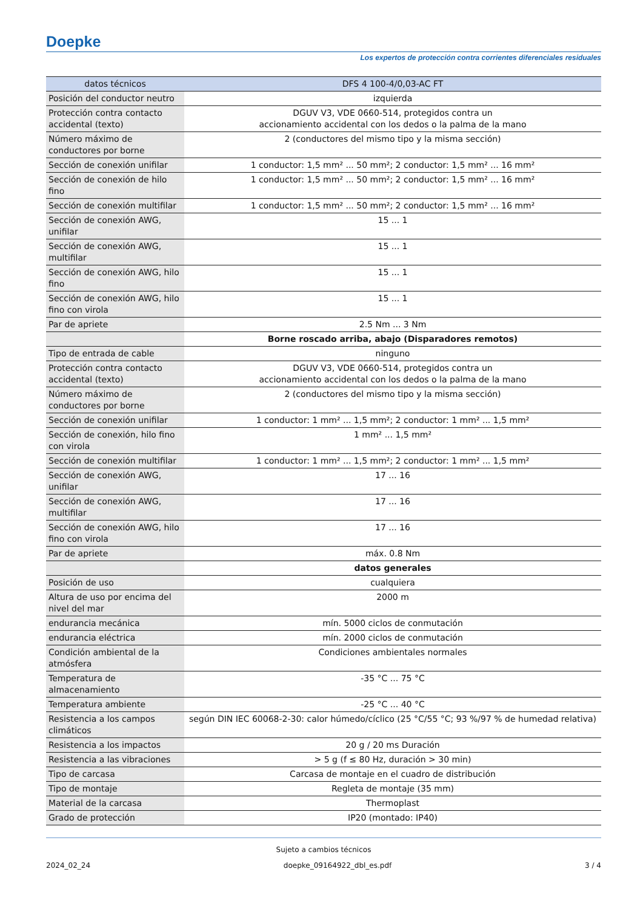Doepke
Los expertos de protección contra corrientes diferenciales residuales
| datos técnicos | DFS 4 100-4/0,03-AC FT |
| --- | --- |
| Posición del conductor neutro | izquierda |
| Protección contra contacto accidental (texto) | DGUV V3, VDE 0660-514, protegidos contra un accionamiento accidental con los dedos o la palma de la mano |
| Número máximo de conductores por borne | 2 (conductores del mismo tipo y la misma sección) |
| Sección de conexión unifilar | 1 conductor: 1,5 mm² ... 50 mm²; 2 conductor: 1,5 mm² ... 16 mm² |
| Sección de conexión de hilo fino | 1 conductor: 1,5 mm² ... 50 mm²; 2 conductor: 1,5 mm² ... 16 mm² |
| Sección de conexión multifilar | 1 conductor: 1,5 mm² ... 50 mm²; 2 conductor: 1,5 mm² ... 16 mm² |
| Sección de conexión AWG, unifilar | 15 ... 1 |
| Sección de conexión AWG, multifilar | 15 ... 1 |
| Sección de conexión AWG, hilo fino | 15 ... 1 |
| Sección de conexión AWG, hilo fino con virola | 15 ... 1 |
| Par de apriete | 2.5 Nm ... 3 Nm |
| | Borne roscado arriba, abajo (Disparadores remotos) |
| Tipo de entrada de cable | ninguno |
| Protección contra contacto accidental (texto) | DGUV V3, VDE 0660-514, protegidos contra un accionamiento accidental con los dedos o la palma de la mano |
| Número máximo de conductores por borne | 2 (conductores del mismo tipo y la misma sección) |
| Sección de conexión unifilar | 1 conductor: 1 mm² ... 1,5 mm²; 2 conductor: 1 mm² ... 1,5 mm² |
| Sección de conexión, hilo fino con virola | 1 mm² ... 1,5 mm² |
| Sección de conexión multifilar | 1 conductor: 1 mm² ... 1,5 mm²; 2 conductor: 1 mm² ... 1,5 mm² |
| Sección de conexión AWG, unifilar | 17 ... 16 |
| Sección de conexión AWG, multifilar | 17 ... 16 |
| Sección de conexión AWG, hilo fino con virola | 17 ... 16 |
| Par de apriete | máx. 0.8 Nm |
| | datos generales |
| Posición de uso | cualquiera |
| Altura de uso por encima del nivel del mar | 2000 m |
| endurancia mecánica | mín. 5000 ciclos de conmutación |
| endurancia eléctrica | mín. 2000 ciclos de conmutación |
| Condición ambiental de la atmósfera | Condiciones ambientales normales |
| Temperatura de almacenamiento | -35 °C ... 75 °C |
| Temperatura ambiente | -25 °C ... 40 °C |
| Resistencia a los campos climáticos | según DIN IEC 60068-2-30: calor húmedo/cíclico (25 °C/55 °C; 93 %/97 % de humedad relativa) |
| Resistencia a los impactos | 20 g / 20 ms Duración |
| Resistencia a las vibraciones | > 5 g (f ≤ 80 Hz, duración > 30 min) |
| Tipo de carcasa | Carcasa de montaje en el cuadro de distribución |
| Tipo de montaje | Regleta de montaje (35 mm) |
| Material de la carcasa | Thermoplast |
| Grado de protección | IP20 (montado: IP40) |
Sujeto a cambios técnicos
2024_02_24 doepke_09164922_dbl_es.pdf 3 / 4